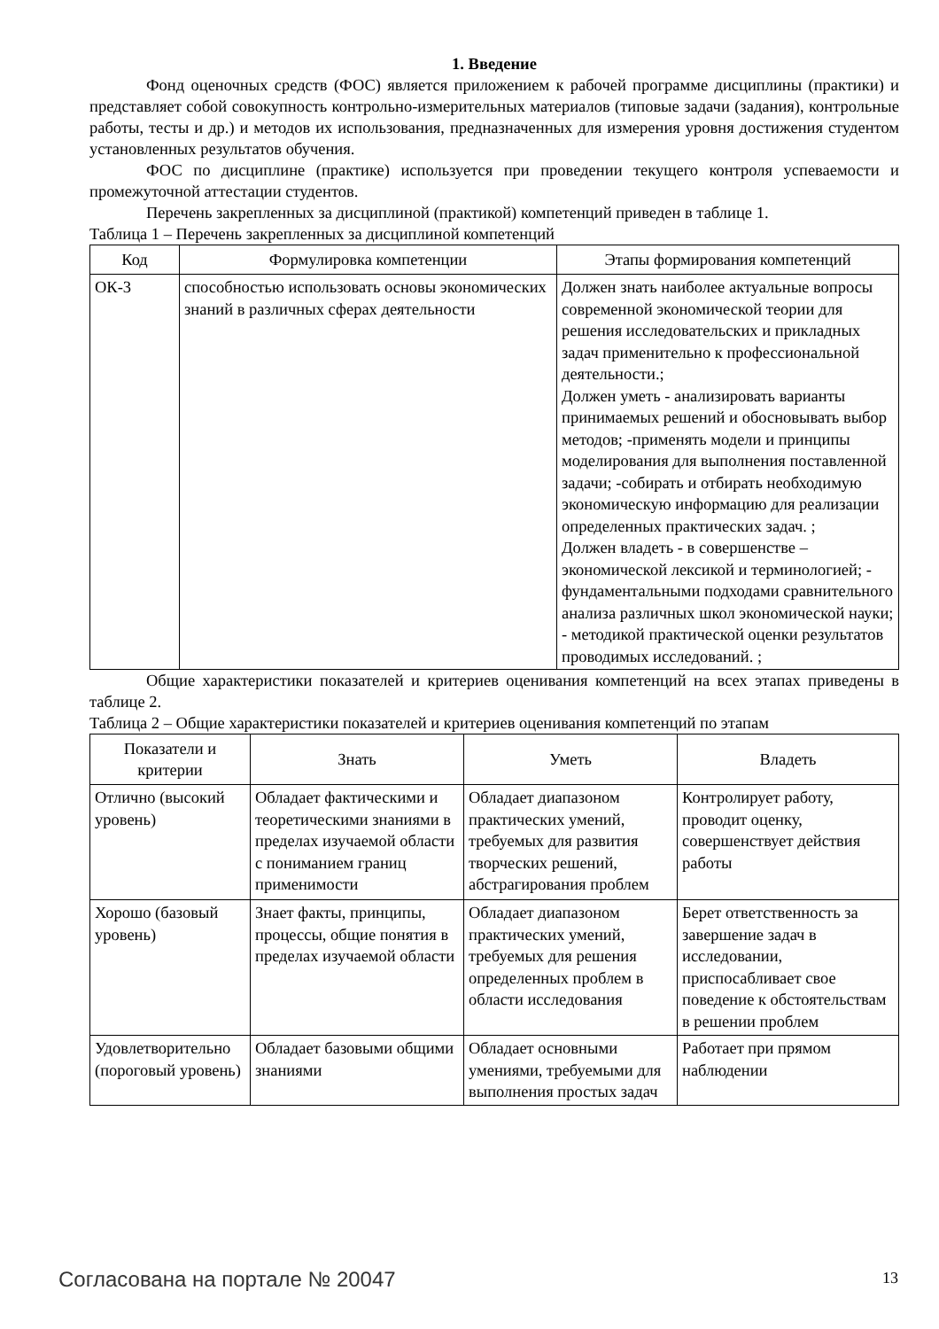1. Введение
Фонд оценочных средств (ФОС) является приложением к рабочей программе дисциплины (практики) и представляет собой совокупность контрольно-измерительных материалов (типовые задачи (задания), контрольные работы, тесты и др.) и методов их использования, предназначенных для измерения уровня достижения студентом установленных результатов обучения.
ФОС по дисциплине (практике) используется при проведении текущего контроля успеваемости и промежуточной аттестации студентов.
Перечень закрепленных за дисциплиной (практикой) компетенций приведен в таблице 1.
Таблица 1 – Перечень закрепленных за дисциплиной компетенций
| Код | Формулировка компетенции | Этапы формирования компетенций |
| --- | --- | --- |
| ОК-3 | способностью использовать основы экономических знаний в различных сферах деятельности | Должен знать наиболее актуальные вопросы современной экономической теории для решения исследовательских и прикладных задач применительно к профессиональной деятельности.; Должен уметь - анализировать варианты принимаемых решений и обосновывать выбор методов; -применять модели и принципы моделирования для выполнения поставленной задачи; -собирать и отбирать необходимую экономическую информацию для реализации определенных практических задач. ; Должен владеть - в совершенстве – экономической лексикой и терминологией; - фундаментальными подходами сравнительного анализа различных школ экономической науки; - методикой практической оценки результатов проводимых исследований. ; |
Общие характеристики показателей и критериев оценивания компетенций на всех этапах приведены в таблице 2.
Таблица 2 – Общие характеристики показателей и критериев оценивания компетенций по этапам
| Показатели и критерии | Знать | Уметь | Владеть |
| --- | --- | --- | --- |
| Отлично (высокий уровень) | Обладает фактическими и теоретическими знаниями в пределах изучаемой области с пониманием границ применимости | Обладает диапазоном практических умений, требуемых для развития творческих решений, абстрагирования проблем | Контролирует работу, проводит оценку, совершенствует действия работы |
| Хорошо (базовый уровень) | Знает факты, принципы, процессы, общие понятия в пределах изучаемой области | Обладает диапазоном практических умений, требуемых для решения определенных проблем в области исследования | Берет ответственность за завершение задач в исследовании, приспосабливает свое поведение к обстоятельствам в решении проблем |
| Удовлетворительно (пороговый уровень) | Обладает базовыми общими знаниями | Обладает основными умениями, требуемыми для выполнения простых задач | Работает при прямом наблюдении |
Согласована на портале № 20047 13